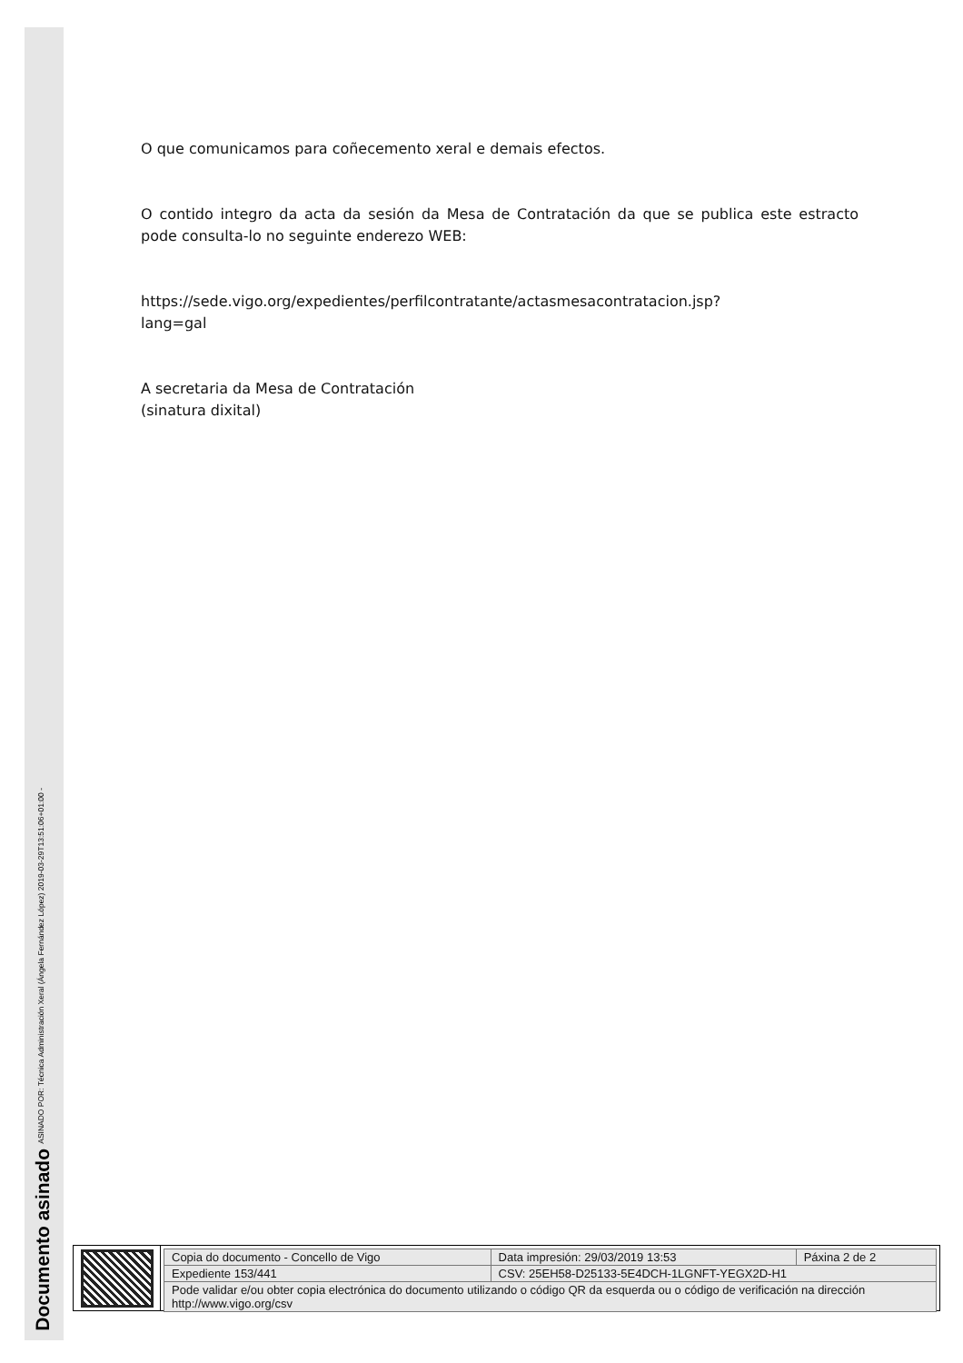ASINADO POR: Técnica Administración Xeral (Ángela Fernández López) 2019-03-29T13:51:06+01:00 -
Documento asinado
O que comunicamos para coñecemento xeral e demais efectos.
O contido integro da acta da sesión da Mesa de Contratación da que se publica este estracto pode consulta-lo no seguinte enderezo WEB:
https://sede.vigo.org/expedientes/perfilcontratante/actasmesacontratacion.jsp?
lang=gal
A secretaria da Mesa de Contratación
(sinatura dixital)
| Copia do documento - Concello de Vigo | Data impresión: 29/03/2019 13:53 | Páxina 2 de 2 |
| Expediente 153/441 | CSV: 25EH58-D25133-5E4DCH-1LGNFT-YEGX2D-H1 | |
| Pode validar e/ou obter copia electrónica do documento utilizando o código QR da esquerda ou o código de verificación na dirección http://www.vigo.org/csv | | |